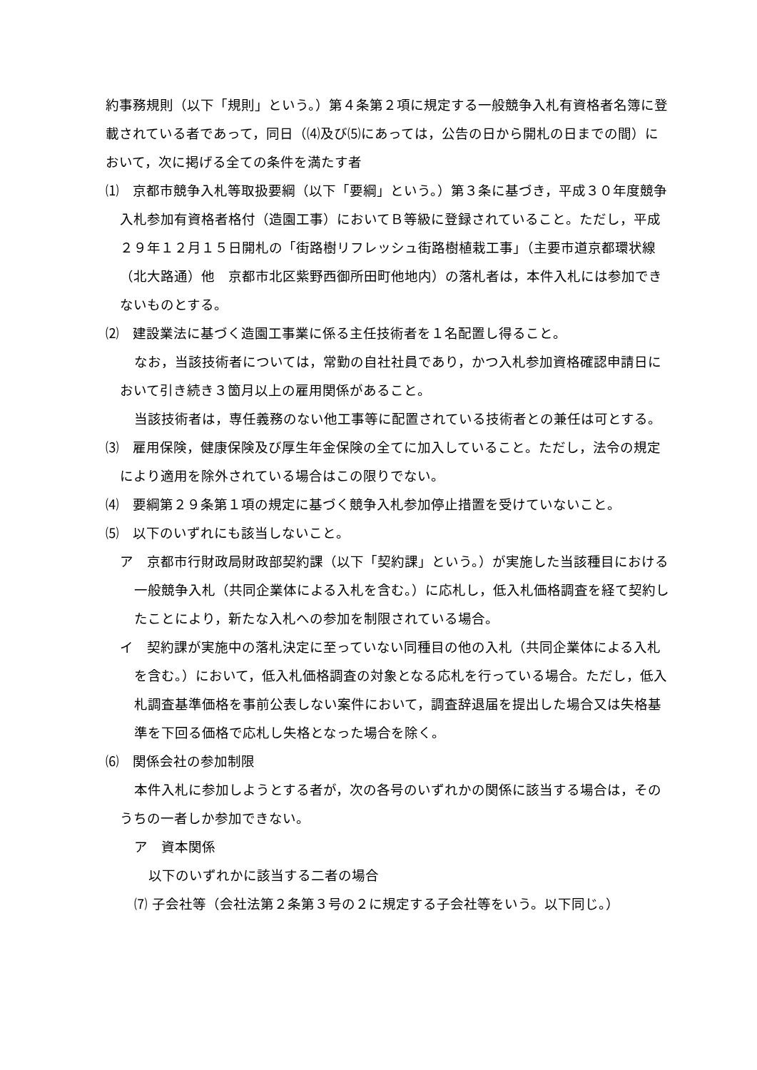約事務規則（以下「規則」という。）第４条第２項に規定する一般競争入札有資格者名簿に登載されている者であって，同日（⑷及び⑸にあっては，公告の日から開札の日までの間）において，次に掲げる全ての条件を満たす者
⑴　京都市競争入札等取扱要綱（以下「要綱」という。）第３条に基づき，平成３０年度競争入札参加有資格者格付（造園工事）においてＢ等級に登録されていること。ただし，平成２９年１２月１５日開札の「街路樹リフレッシュ街路樹植栽工事」（主要市道京都環状線（北大路通）他　京都市北区紫野西御所田町他地内）の落札者は，本件入札には参加できないものとする。
⑵　建設業法に基づく造園工事業に係る主任技術者を１名配置し得ること。
なお，当該技術者については，常勤の自社社員であり，かつ入札参加資格確認申請日において引き続き３箇月以上の雇用関係があること。
当該技術者は，専任義務のない他工事等に配置されている技術者との兼任は可とする。
⑶　雇用保険，健康保険及び厚生年金保険の全てに加入していること。ただし，法令の規定により適用を除外されている場合はこの限りでない。
⑷　要綱第２９条第１項の規定に基づく競争入札参加停止措置を受けていないこと。
⑸　以下のいずれにも該当しないこと。
ア　京都市行財政局財政部契約課（以下「契約課」という。）が実施した当該種目における一般競争入札（共同企業体による入札を含む。）に応札し，低入札価格調査を経て契約したことにより，新たな入札への参加を制限されている場合。
イ　契約課が実施中の落札決定に至っていない同種目の他の入札（共同企業体による入札を含む。）において，低入札価格調査の対象となる応札を行っている場合。ただし，低入札調査基準価格を事前公表しない案件において，調査辞退届を提出した場合又は失格基準を下回る価格で応札し失格となった場合を除く。
⑹　関係会社の参加制限
本件入札に参加しようとする者が，次の各号のいずれかの関係に該当する場合は，そのうちの一者しか参加できない。
ア　資本関係
以下のいずれかに該当する二者の場合
⑺ 子会社等（会社法第２条第３号の２に規定する子会社等をいう。以下同じ。）